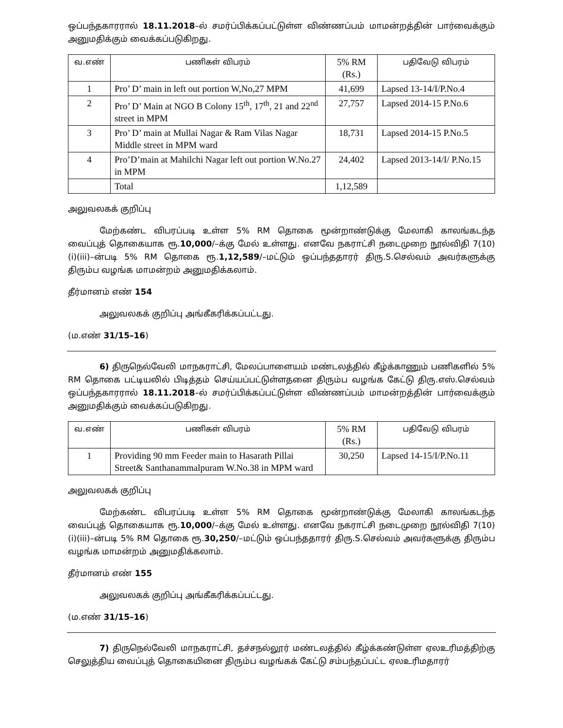ஒப்பந்தகாரரால் 18.11.2018–ல் சமர்ப்பிக்கப்பட்டுள்ள விண்ணப்பம் மாமன்றத்தின் பார்வைக்கும் அனுமதிக்கும் வைக்கப்படுகிறது.
| வ.எண் | பணிகள் விபரம் | 5% RM (Rs.) | பதிவேடு விபரம் |
| --- | --- | --- | --- |
| 1 | Pro’ D’ main in left out portion W,No,27 MPM | 41,699 | Lapsed 13-14/I/P.No.4 |
| 2 | Pro’ D’ Main at NGO B Colony 15<sup>th</sup>, 17<sup>th</sup>, 21 and 22<sup>nd</sup> street in MPM | 27,757 | Lapsed 2014-15 P.No.6 |
| 3 | Pro’ D’ main at Mullai Nagar & Ram Vilas Nagar Middle street in MPM ward | 18,731 | Lapsed 2014-15 P.No.5 |
| 4 | Pro’D’main at Mahilchi Nagar left out portion W.No.27 in MPM | 24,402 | Lapsed 2013-14/I/ P.No.15 |
| | Total | 1,12,589 | |
அலுவலகக் குறிப்பு
மேற்கண்ட விபரப்படி உள்ள 5% RM தொகை மூன்றாண்டுக்கு மேலாகி காலங்கடந்த வைப்புத் தொகையாக ரூ.10,000/–க்கு மேல் உள்ளது. எனவே நகராட்சி நடைமுறை நூல்விதி 7(10)(i)(iii)–ன்படி 5% RM தொகை ரூ.1,12,589/–மட்டும் ஒப்பந்ததாரர் திரு.S.செல்வம் அவர்களுக்கு திரும்ப வழங்க மாமன்றம் அனுமதிக்கலாம்.
தீர்மானம் எண் 154
அலுவலகக் குறிப்பு அங்கீகரிக்கப்பட்டது.
(ம.எண் 31/15–16)
6) திருநெல்வேலி மாநகராட்சி, மேலப்பாளையம் மண்டலத்தில் கீழ்க்காணும் பணிகளில் 5% RM தொகை பட்டியலில் பிடித்தம் செய்யப்பட்டுள்ளதனை திரும்ப வழங்க கேட்டு திரு.எஸ்.செல்வம் ஒப்பந்தகாரரால் 18.11.2018–ல் சமர்ப்பிக்கப்பட்டுள்ள விண்ணப்பம் மாமன்றத்தின் பார்வைக்கும் அனுமதிக்கும் வைக்கப்படுகிறது.
| வ.எண் | பணிகள் விபரம் | 5% RM (Rs.) | பதிவேடு விபரம் |
| --- | --- | --- | --- |
| 1 | Providing 90 mm Feeder main to Hasarath Pillai Street& Santhanammalpuram W.No.38 in MPM ward | 30,250 | Lapsed 14-15/I/P.No.11 |
அலுவலகக் குறிப்பு
மேற்கண்ட விபரப்படி உள்ள 5% RM தொகை மூன்றாண்டுக்கு மேலாகி காலங்கடந்த வைப்புத் தொகையாக ரூ.10,000/–க்கு மேல் உள்ளது. எனவே நகராட்சி நடைமுறை நூல்விதி 7(10)(i)(iii)–ன்படி 5% RM தொகை ரூ.30,250/–மட்டும் ஒப்பந்ததாரர் திரு.S.செல்வம் அவர்களுக்கு திரும்ப வழங்க மாமன்றம் அனுமதிக்கலாம்.
தீர்மானம் எண் 155
அலுவலகக் குறிப்பு அங்கீகரிக்கப்பட்டது.
(ம.எண் 31/15–16)
7) திருநெல்வேலி மாநகராட்சி, தச்சநல்லூர் மண்டலத்தில் கீழ்க்கண்டுள்ள ஏலஉரிமத்திற்கு செலுத்திய வைப்புத் தொகையினை திரும்ப வழங்கக் கேட்டு சம்பந்தப்பட்ட ஏலஉரிமதாரர்